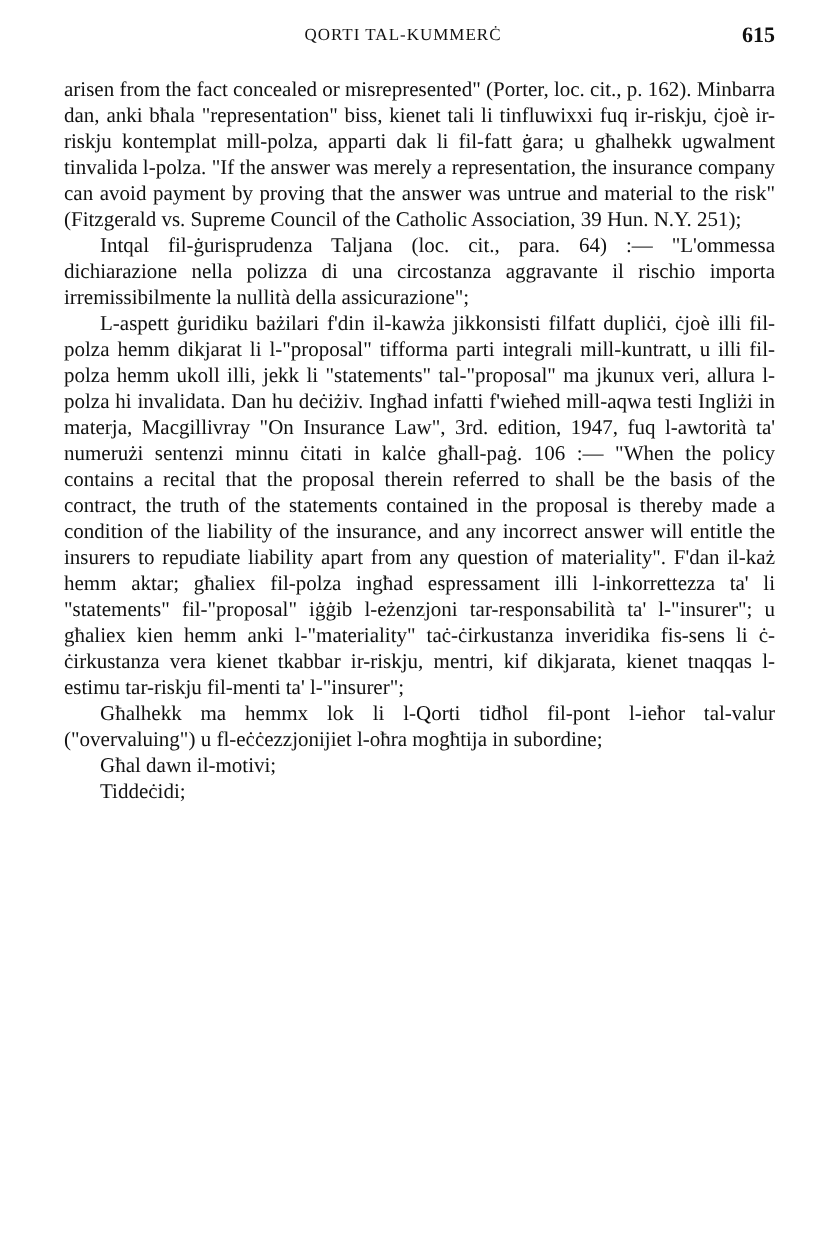QORTI TAL-KUMMERĊ 615
arisen from the fact concealed or misrepresented" (Porter, loc. cit., p. 162). Minbarra dan, anki bħala "representation" biss, kienet tali li tinfluwixxi fuq ir-riskju, ċjoè ir-riskju kontemplat mill-polza, apparti dak li fil-fatt ġara; u għalhekk ugwalment tinvalida l-polza. "If the answer was merely a representation, the insurance company can avoid payment by proving that the answer was untrue and material to the risk" (Fitzgerald vs. Supreme Council of the Catholic Association, 39 Hun. N.Y. 251);
Intqal fil-ġurisprudenza Taljana (loc. cit., para. 64) :— "L'ommessa dichiarazione nella polizza di una circostanza aggravante il rischio importa irremissibilmente la nullità della assicurazione";
L-aspett ġuridiku bażilari f'din il-kawża jikkonsisti filfatt dupliċi, ċjoè illi fil-polza hemm dikjarat li l-"proposal" tifforma parti integrali mill-kuntratt, u illi fil-polza hemm ukoll illi, jekk li "statements" tal-"proposal" ma jkunux veri, allura l-polza hi invalidata. Dan hu deċiżiv. Ingħad infatti f'wieħed mill-aqwa testi Ingliżi in materja, Macgillivray "On Insurance Law", 3rd. edition, 1947, fuq l-awtorità ta' numerużi sentenzi minnu ċitati in kalċe għall-paġ. 106 :— "When the policy contains a recital that the proposal therein referred to shall be the basis of the contract, the truth of the statements contained in the proposal is thereby made a condition of the liability of the insurance, and any incorrect answer will entitle the insurers to repudiate liability apart from any question of materiality". F'dan il-każ hemm aktar; għaliex fil-polza ingħad espressament illi l-inkorrettezza ta' li "statements" fil-"proposal" iġġib l-eżenzjoni tar-responsabilità ta' l-"insurer"; u għaliex kien hemm anki l-"materiality" taċ-ċirkustanza inveridika fis-sens li ċ-ċirkustanza vera kienet tkabbar ir-riskju, mentri, kif dikjarata, kienet tnaqqas l-estimu tar-riskju fil-menti ta' l-"insurer";
Għalhekk ma hemmx lok li l-Qorti tidħol fil-pont l-ieħor tal-valur ("overvaluing") u fl-eċċezzjonijiet l-oħra mogħtija in subordine;
Għal dawn il-motivi;
Tiddeċidi;